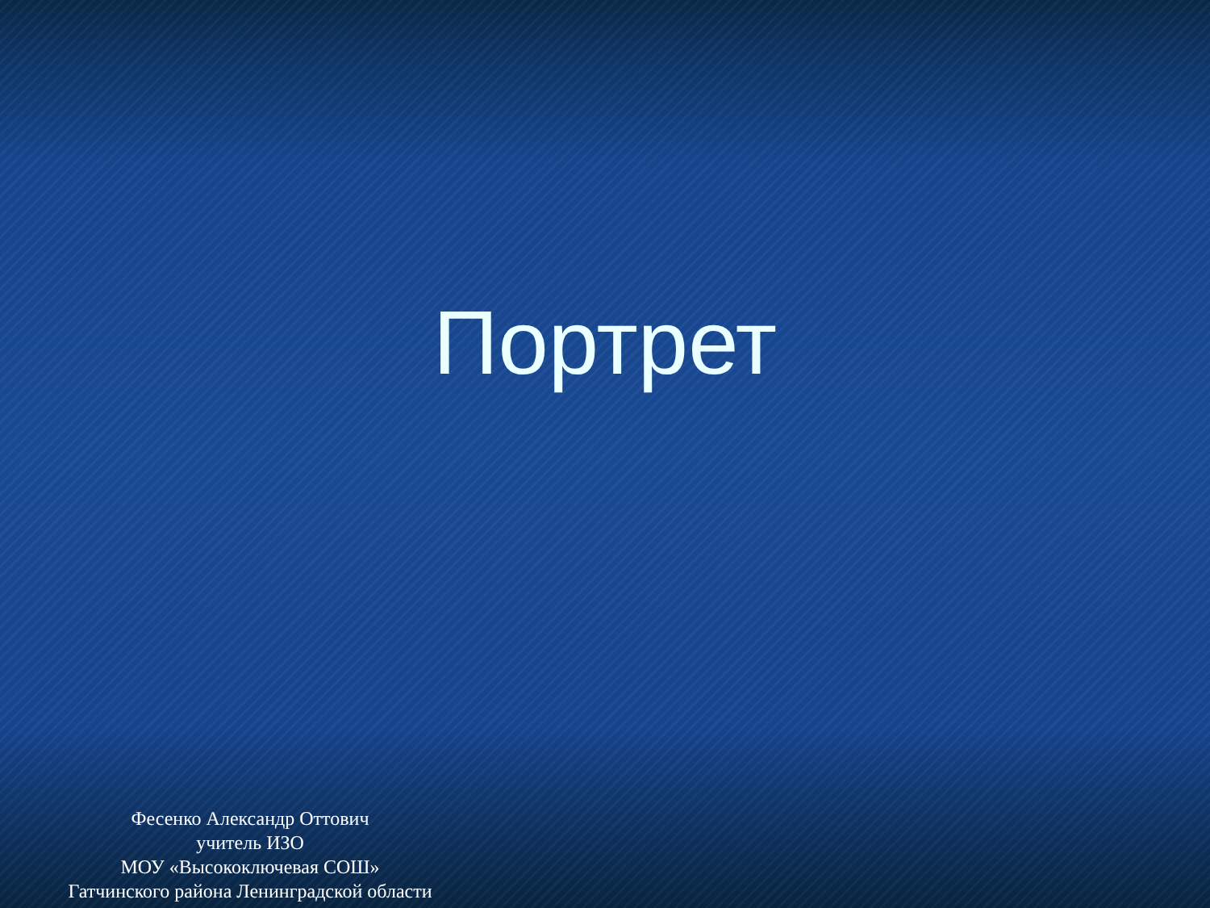Портрет
Фесенко Александр Оттович
учитель ИЗО
МОУ «Высокоключевая СОШ»
Гатчинского района Ленинградской области